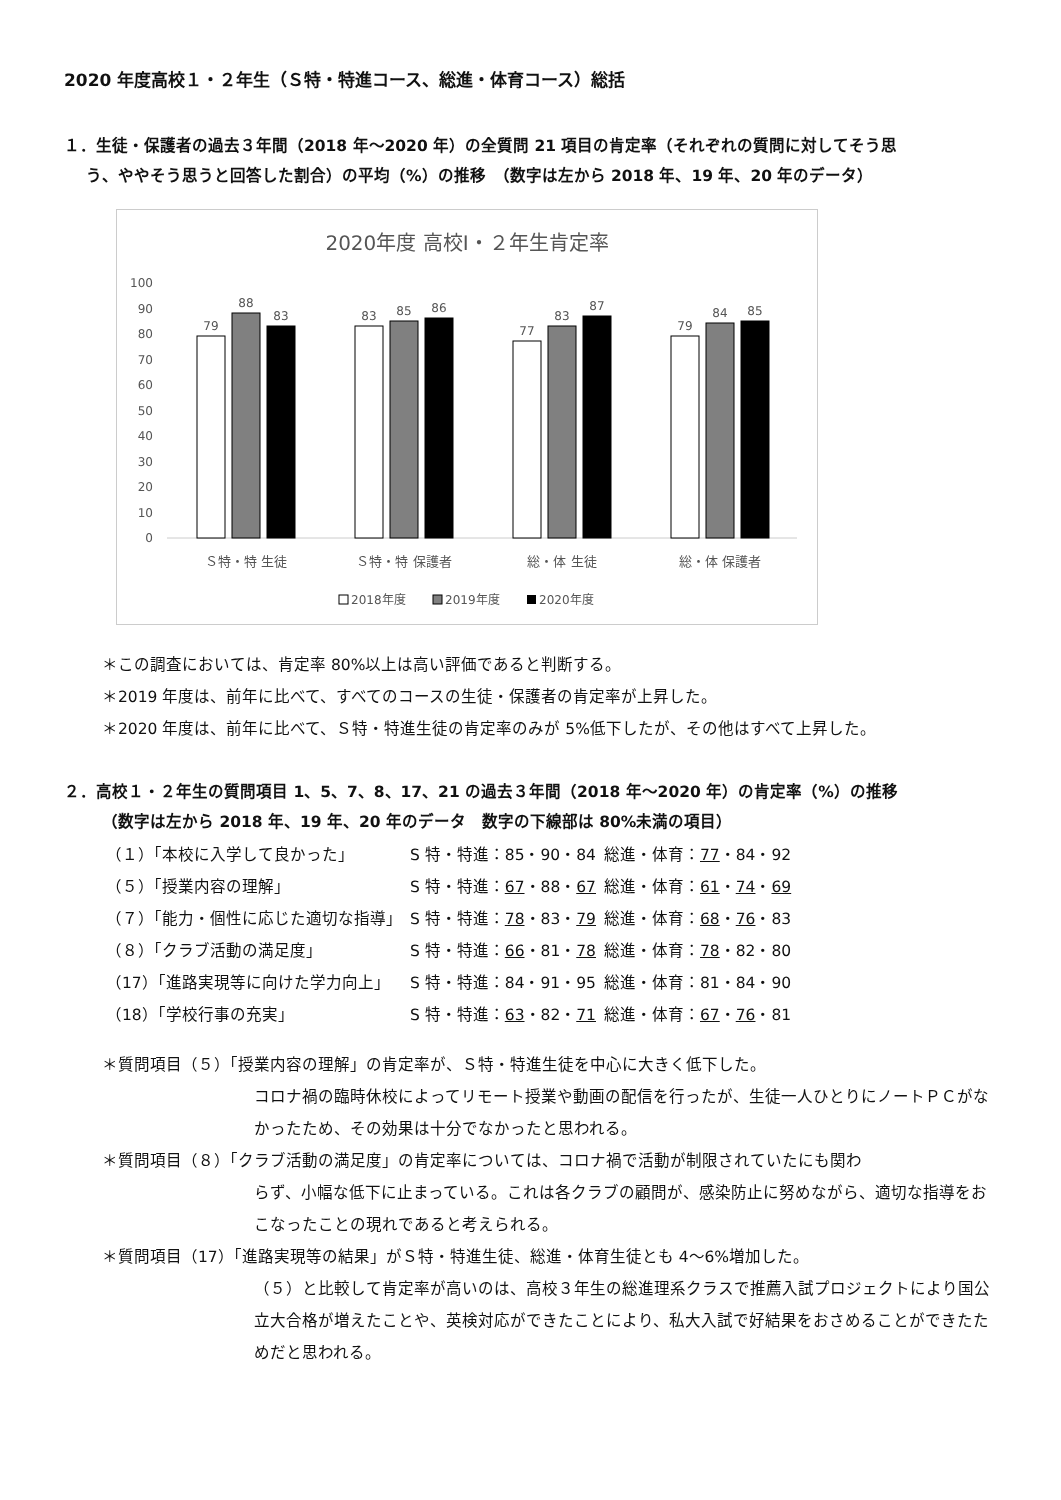2020 年度高校１・２年生（Ｓ特・特進コース、総進・体育コース）総括
１．生徒・保護者の過去３年間（2018 年～2020 年）の全質問 21 項目の肯定率（それぞれの質問に対してそう思
う、ややそう思うと回答した割合）の平均（%）の推移　（数字は左から 2018 年、19 年、20 年のデータ）
2020年度 高校Ⅰ・２年生肯定率
0
10
20
30
40
50
60
70
80
90
100
79
88
83
83
85
86
77
83
87
79
84
85
Ｓ特・特 生徒
Ｓ特・特 保護者
総・体 生徒
総・体 保護者
2018年度
2019年度
2020年度
＊この調査においては、肯定率 80%以上は高い評価であると判断する。
＊2019 年度は、前年に比べて、すべてのコースの生徒・保護者の肯定率が上昇した。
＊2020 年度は、前年に比べて、Ｓ特・特進生徒の肯定率のみが 5%低下したが、その他はすべて上昇した。
２．高校１・２年生の質問項目 1、5、7、8、17、21 の過去３年間（2018 年～2020 年）の肯定率（%）の推移
（数字は左から 2018 年、19 年、20 年のデータ　数字の下線部は 80%未満の項目）
| （１）「本校に入学して良かった」 | S 特・特進：85・90・84 | 総進・体育： 77 ・84・92 |
| （５）「授業内容の理解」 | S 特・特進： 67 ・88・ 67 | 総進・体育： 61 ・ 74 ・ 69 |
| （７）「能力・個性に応じた適切な指導」 | S 特・特進： 78 ・83・ 79 | 総進・体育： 68 ・ 76 ・83 |
| （８）「クラブ活動の満足度」 | S 特・特進： 66 ・81・ 78 | 総進・体育： 78 ・82・80 |
| （17）「進路実現等に向けた学力向上」 | S 特・特進：84・91・95 | 総進・体育：81・84・90 |
| （18）「学校行事の充実」 | S 特・特進： 63 ・82・ 71 | 総進・体育： 67 ・ 76 ・81 |
＊質問項目（５）「授業内容の理解」の肯定率が、Ｓ特・特進生徒を中心に大きく低下した。
コロナ禍の臨時休校によってリモート授業や動画の配信を行ったが、生徒一人ひとりにノートＰＣがなかったため、その効果は十分でなかったと思われる。
＊質問項目（８）「クラブ活動の満足度」の肯定率については、コロナ禍で活動が制限されていたにも関わ
らず、小幅な低下に止まっている。これは各クラブの顧問が、感染防止に努めながら、適切な指導をおこなったことの現れであると考えられる。
＊質問項目（17）「進路実現等の結果」がＳ特・特進生徒、総進・体育生徒とも 4～6%増加した。
（５）と比較して肯定率が高いのは、高校３年生の総進理系クラスで推薦入試プロジェクトにより国公立大合格が増えたことや、英検対応ができたことにより、私大入試で好結果をおさめることができたためだと思われる。